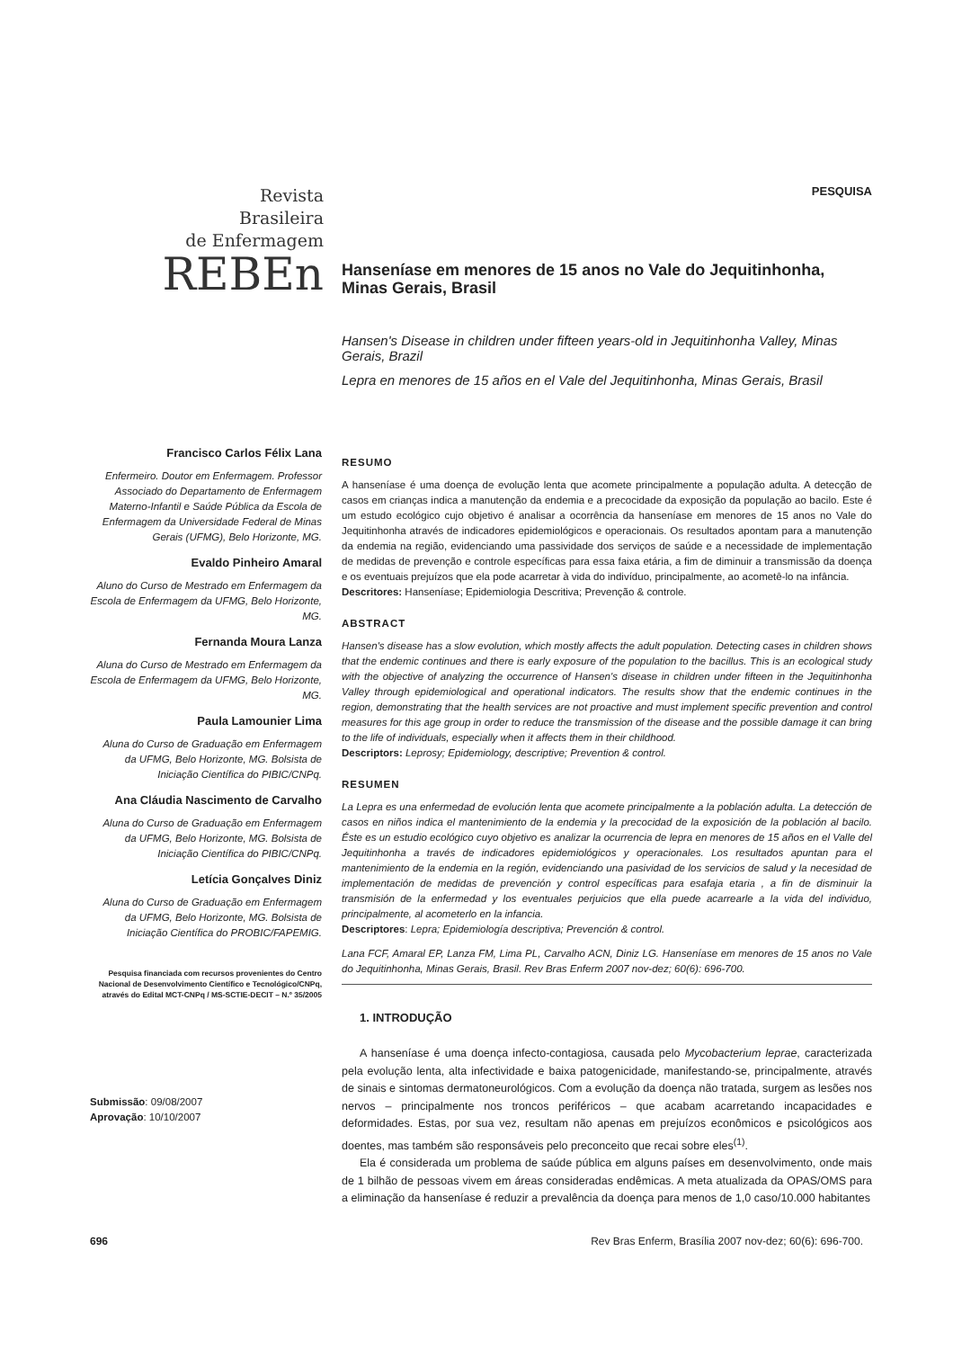Revista
Brasileira
de Enfermagem
REBEn
PESQUISA
Hanseníase em menores de 15 anos no Vale do Jequitinhonha, Minas Gerais, Brasil
Hansen's Disease in children under fifteen years-old in Jequitinhonha Valley, Minas Gerais, Brazil
Lepra en menores de 15 años en el Vale del Jequitinhonha, Minas Gerais, Brasil
Francisco Carlos Félix Lana
Enfermeiro. Doutor em Enfermagem. Professor Associado do Departamento de Enfermagem Materno-Infantil e Saúde Pública da Escola de Enfermagem da Universidade Federal de Minas Gerais (UFMG), Belo Horizonte, MG.
Evaldo Pinheiro Amaral
Aluno do Curso de Mestrado em Enfermagem da Escola de Enfermagem da UFMG, Belo Horizonte, MG.
Fernanda Moura Lanza
Aluna do Curso de Mestrado em Enfermagem da Escola de Enfermagem da UFMG, Belo Horizonte, MG.
Paula Lamounier Lima
Aluna do Curso de Graduação em Enfermagem da UFMG, Belo Horizonte, MG. Bolsista de Iniciação Científica do PIBIC/CNPq.
Ana Cláudia Nascimento de Carvalho
Aluna do Curso de Graduação em Enfermagem da UFMG, Belo Horizonte, MG. Bolsista de Iniciação Científica do PIBIC/CNPq.
Letícia Gonçalves Diniz
Aluna do Curso de Graduação em Enfermagem da UFMG, Belo Horizonte, MG. Bolsista de Iniciação Científica do PROBIC/FAPEMIG.
Pesquisa financiada com recursos provenientes do Centro Nacional de Desenvolvimento Científico e Tecnológico/CNPq, através do Edital MCT-CNPq / MS-SCTIE-DECIT – N.º 35/2005
Submissão: 09/08/2007
Aprovação: 10/10/2007
RESUMO
A hanseníase é uma doença de evolução lenta que acomete principalmente a população adulta. A detecção de casos em crianças indica a manutenção da endemia e a precocidade da exposição da população ao bacilo. Este é um estudo ecológico cujo objetivo é analisar a ocorrência da hanseníase em menores de 15 anos no Vale do Jequitinhonha através de indicadores epidemiológicos e operacionais. Os resultados apontam para a manutenção da endemia na região, evidenciando uma passividade dos serviços de saúde e a necessidade de implementação de medidas de prevenção e controle específicas para essa faixa etária, a fim de diminuir a transmissão da doença e os eventuais prejuízos que ela pode acarretar à vida do indivíduo, principalmente, ao acometê-lo na infância.
Descritores: Hanseníase; Epidemiologia Descritiva; Prevenção & controle.
ABSTRACT
Hansen's disease has a slow evolution, which mostly affects the adult population. Detecting cases in children shows that the endemic continues and there is early exposure of the population to the bacillus. This is an ecological study with the objective of analyzing the occurrence of Hansen's disease in children under fifteen in the Jequitinhonha Valley through epidemiological and operational indicators. The results show that the endemic continues in the region, demonstrating that the health services are not proactive and must implement specific prevention and control measures for this age group in order to reduce the transmission of the disease and the possible damage it can bring to the life of individuals, especially when it affects them in their childhood.
Descriptors: Leprosy; Epidemiology, descriptive; Prevention & control.
RESUMEN
La Lepra es una enfermedad de evolución lenta que acomete principalmente a la población adulta. La detección de casos en niños indica el mantenimiento de la endemia y la precocidad de la exposición de la población al bacilo. Éste es un estudio ecológico cuyo objetivo es analizar la ocurrencia de lepra en menores de 15 años en el Valle del Jequitinhonha a través de indicadores epidemiológicos y operacionales. Los resultados apuntan para el mantenimiento de la endemia en la región, evidenciando una pasividad de los servicios de salud y la necesidad de implementación de medidas de prevención y control específicas para esafaja etaria , a fin de disminuir la transmisión de la enfermedad y los eventuales perjuicios que ella puede acarrearle a la vida del individuo, principalmente, al acometerlo en la infancia.
Descriptores: Lepra; Epidemiología descriptiva; Prevención & control.
Lana FCF, Amaral EP, Lanza FM, Lima PL, Carvalho ACN, Diniz LG. Hanseníase em menores de 15 anos no Vale do Jequitinhonha, Minas Gerais, Brasil. Rev Bras Enferm 2007 nov-dez; 60(6): 696-700.
1. INTRODUÇÃO
A hanseníase é uma doença infecto-contagiosa, causada pelo Mycobacterium leprae, caracterizada pela evolução lenta, alta infectividade e baixa patogenicidade, manifestando-se, principalmente, através de sinais e sintomas dermatoneurológicos. Com a evolução da doença não tratada, surgem as lesões nos nervos – principalmente nos troncos periféricos – que acabam acarretando incapacidades e deformidades. Estas, por sua vez, resultam não apenas em prejuízos econômicos e psicológicos aos doentes, mas também são responsáveis pelo preconceito que recai sobre eles<sup>(1)</sup>.
Ela é considerada um problema de saúde pública em alguns países em desenvolvimento, onde mais de 1 bilhão de pessoas vivem em áreas consideradas endêmicas. A meta atualizada da OPAS/OMS para a eliminação da hanseníase é reduzir a prevalência da doença para menos de 1,0 caso/10.000 habitantes
696 Rev Bras Enferm, Brasília 2007 nov-dez; 60(6): 696-700.